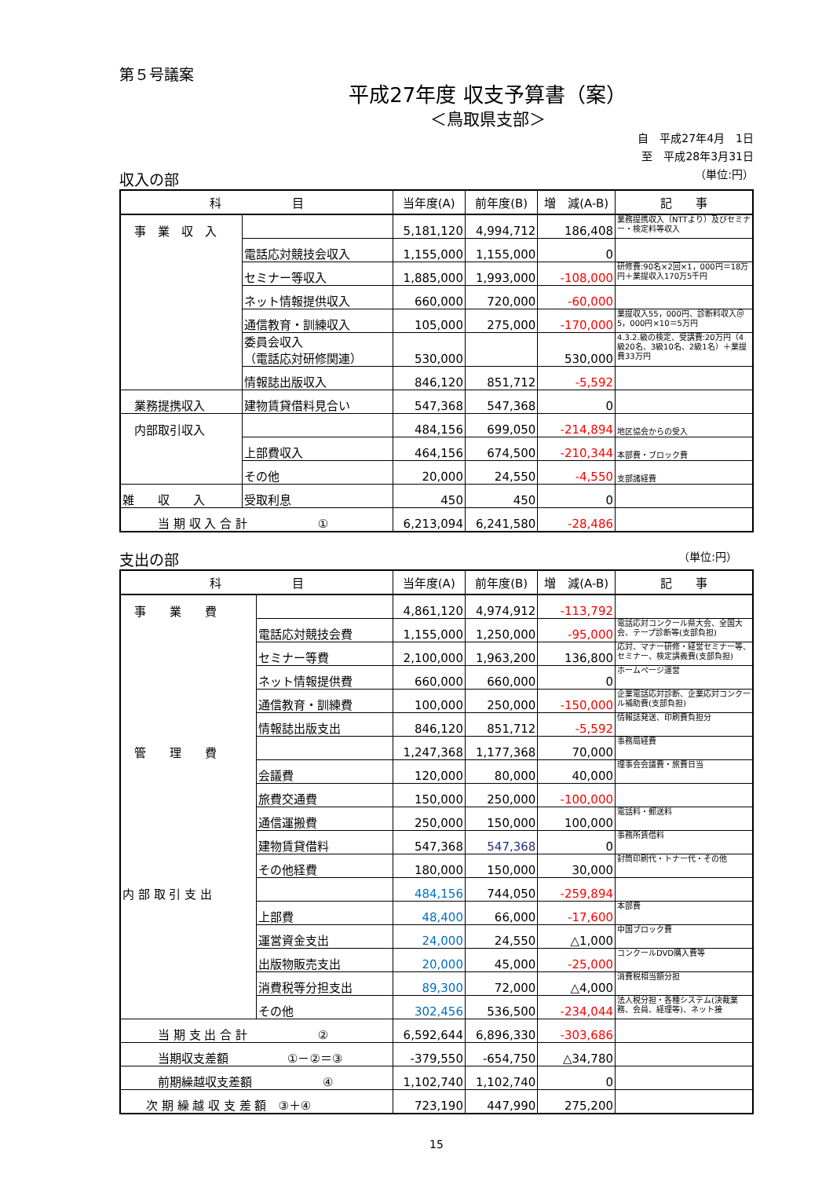第５号議案
平成27年度 収支予算書（案）
＜鳥取県支部＞
自　平成27年4月　1日
至　平成28年3月31日
（単位:円）
収入の部
| 科 目 | | 当年度(A) | 前年度(B) | 増 減(A-B) | 記 事 |
| --- | --- | --- | --- | --- | --- |
| 事 業 収 入 | | 5,181,120 | 4,994,712 | 186,408 | 業務提携収入（NTTより）及びセミナー・検定料等収入 |
| | 電話応対競技会収入 | 1,155,000 | 1,155,000 | 0 | |
| | セミナー等収入 | 1,885,000 | 1,993,000 | -108,000 | 研修費:90名×2回×1，000円＝18万円＋業提収入170万5千円 |
| | ネット情報提供収入 | 660,000 | 720,000 | -60,000 | |
| | 通信教育・訓練収入 | 105,000 | 275,000 | -170,000 | 業提収入55，000円、診断料収入＠5，000円×10＝5万円 |
| | 委員会収入 （電話応対研修関連） | 530,000 | | 530,000 | 4.3.2.級の検定、受講費:20万円（4級20名、3級10名、2級1名）＋業提費33万円 |
| | 情報誌出版収入 | 846,120 | 851,712 | -5,592 | |
| 業務提携収入 | 建物賃貸借料見合い | 547,368 | 547,368 | 0 | |
| 内部取引収入 | | 484,156 | 699,050 | -214,894 | 地区協会からの受入 |
| | 上部費収入 | 464,156 | 674,500 | -210,344 | 本部費・ブロック費 |
| | その他 | 20,000 | 24,550 | -4,550 | 支部諸経費 |
| 雑 収 入 | 受取利息 | 450 | 450 | 0 | |
| 当 期 収 入 合 計 ① | | 6,213,094 | 6,241,580 | -28,486 | |
支出の部 （単位:円）　　
| 科 目 | | 当年度(A) | 前年度(B) | 増 減(A-B) | 記 事 |
| --- | --- | --- | --- | --- | --- |
| 事 業 費 | | 4,861,120 | 4,974,912 | -113,792 | |
| | 電話応対競技会費 | 1,155,000 | 1,250,000 | -95,000 | 電話応対コンクール県大会、全国大会、テープ診断等(支部負担) |
| | セミナー等費 | 2,100,000 | 1,963,200 | 136,800 | 応対、マナー研修・経営セミナー等、セミナー、検定講義費(支部負担) |
| | ネット情報提供費 | 660,000 | 660,000 | 0 | ホームページ運営 |
| | 通信教育・訓練費 | 100,000 | 250,000 | -150,000 | 企業電話応対診断、企業応対コンクール補助費(支部負担) |
| | 情報誌出版支出 | 846,120 | 851,712 | -5,592 | 情報誌発送、印刷費負担分 |
| 管 理 費 | | 1,247,368 | 1,177,368 | 70,000 | 事務局経費 |
| | 会議費 | 120,000 | 80,000 | 40,000 | 理事会会議費・旅費日当 |
| | 旅費交通費 | 150,000 | 250,000 | -100,000 | |
| | 通信運搬費 | 250,000 | 150,000 | 100,000 | 電話料・郵送料 |
| | 建物賃貸借料 | 547,368 | 547,368 | 0 | 事務所賃借料 |
| | その他経費 | 180,000 | 150,000 | 30,000 | 封筒印刷代・トナー代・その他 |
| 内 部 取 引 支 出 | | 484,156 | 744,050 | -259,894 | |
| | 上部費 | 48,400 | 66,000 | -17,600 | 本部費 |
| | 運営資金支出 | 24,000 | 24,550 | △1,000 | 中国ブロック費 |
| | 出版物販売支出 | 20,000 | 45,000 | -25,000 | コンクールDVD購入費等 |
| | 消費税等分担支出 | 89,300 | 72,000 | △4,000 | 消費税相当額分担 |
| | その他 | 302,456 | 536,500 | -234,044 | 法人税分担・各種システム(決裁業務、会員、経理等)、ネット接 |
| 当 期 支 出 合 計 ② | | 6,592,644 | 6,896,330 | -303,686 | |
| 当期収支差額 ①－②＝③ | | -379,550 | -654,750 | △34,780 | |
| 前期繰越収支差額 ④ | | 1,102,740 | 1,102,740 | 0 | |
| 次 期 繰 越 収 支 差 額 ③＋④ | | 723,190 | 447,990 | 275,200 | |
15